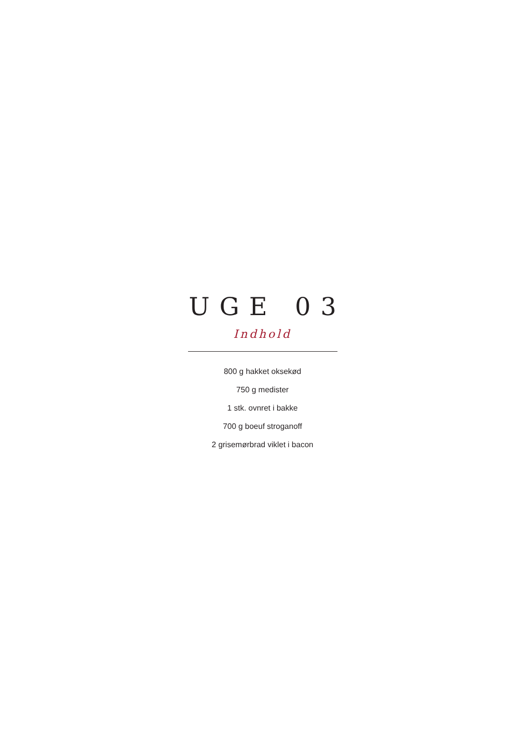UGE 03
Indhold
800 g hakket oksekød
750 g medister
1 stk. ovnret i bakke
700 g boeuf stroganoff
2 grisemørbrad viklet i bacon